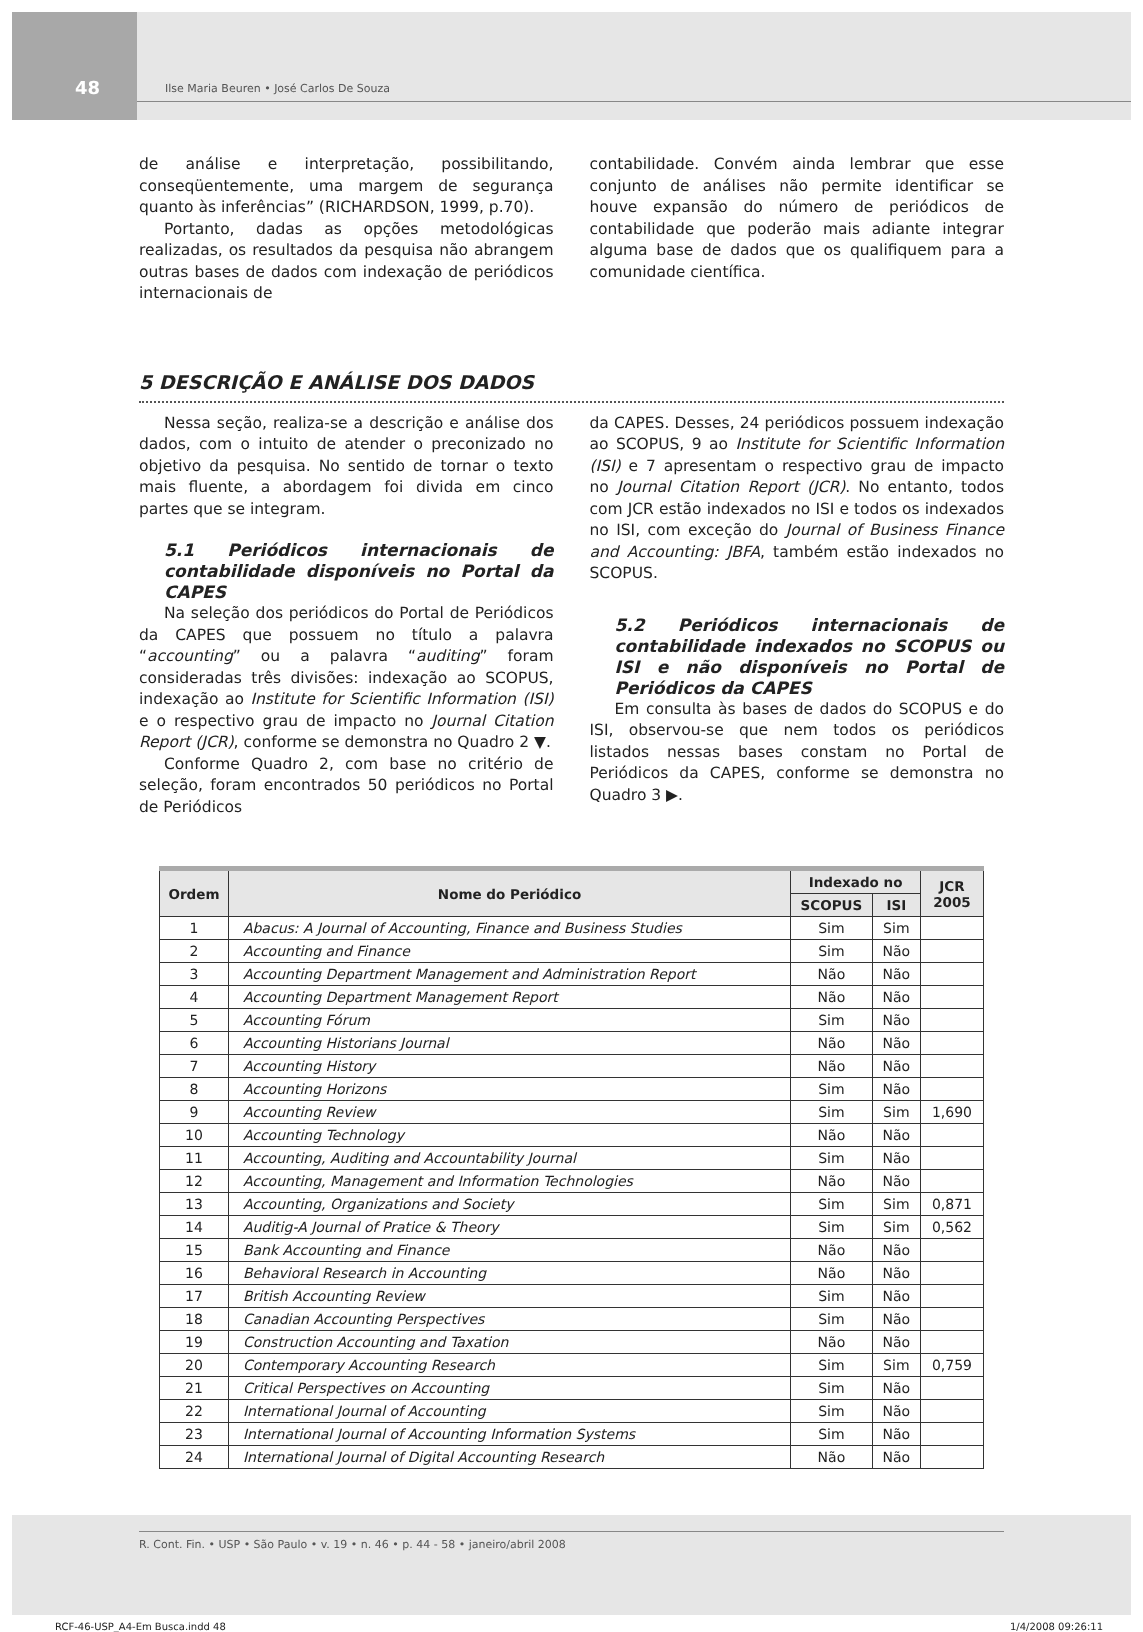48
Ilse Maria Beuren • José Carlos De Souza
de análise e interpretação, possibilitando, conseqüentemente, uma margem de segurança quanto às inferências” (RICHARDSON, 1999, p.70).
Portanto, dadas as opções metodológicas realizadas, os resultados da pesquisa não abrangem outras bases de dados com indexação de periódicos internacionais de
contabilidade. Convém ainda lembrar que esse conjunto de análises não permite identificar se houve expansão do número de periódicos de contabilidade que poderão mais adiante integrar alguma base de dados que os qualifiquem para a comunidade científica.
5 DESCRIÇÃO E ANÁLISE DOS DADOS
Nessa seção, realiza-se a descrição e análise dos dados, com o intuito de atender o preconizado no objetivo da pesquisa. No sentido de tornar o texto mais fluente, a abordagem foi divida em cinco partes que se integram.
5.1 Periódicos internacionais de contabilidade disponíveis no Portal da CAPES
Na seleção dos periódicos do Portal de Periódicos da CAPES que possuem no título a palavra “accounting” ou a palavra “auditing” foram consideradas três divisões: indexação ao SCOPUS, indexação ao Institute for Scientific Information (ISI) e o respectivo grau de impacto no Journal Citation Report (JCR), conforme se demonstra no Quadro 2 ▼.
Conforme Quadro 2, com base no critério de seleção, foram encontrados 50 periódicos no Portal de Periódicos
da CAPES. Desses, 24 periódicos possuem indexação ao SCOPUS, 9 ao Institute for Scientific Information (ISI) e 7 apresentam o respectivo grau de impacto no Journal Citation Report (JCR). No entanto, todos com JCR estão indexados no ISI e todos os indexados no ISI, com exceção do Journal of Business Finance and Accounting: JBFA, também estão indexados no SCOPUS.
5.2 Periódicos internacionais de contabilidade indexados no SCOPUS ou ISI e não disponíveis no Portal de Periódicos da CAPES
Em consulta às bases de dados do SCOPUS e do ISI, observou-se que nem todos os periódicos listados nessas bases constam no Portal de Periódicos da CAPES, conforme se demonstra no Quadro 3 ▶.
| Ordem | Nome do Periódico | Indexado no | | JCR 2005 |
| --- | --- | --- | --- | --- |
| | | SCOPUS | ISI | |
| 1 | Abacus: A Journal of Accounting, Finance and Business Studies | Sim | Sim | |
| 2 | Accounting and Finance | Sim | Não | |
| 3 | Accounting Department Management and Administration Report | Não | Não | |
| 4 | Accounting Department Management Report | Não | Não | |
| 5 | Accounting Fórum | Sim | Não | |
| 6 | Accounting Historians Journal | Não | Não | |
| 7 | Accounting History | Não | Não | |
| 8 | Accounting Horizons | Sim | Não | |
| 9 | Accounting Review | Sim | Sim | 1,690 |
| 10 | Accounting Technology | Não | Não | |
| 11 | Accounting, Auditing and Accountability Journal | Sim | Não | |
| 12 | Accounting, Management and Information Technologies | Não | Não | |
| 13 | Accounting, Organizations and Society | Sim | Sim | 0,871 |
| 14 | Auditig-A Journal of Pratice & Theory | Sim | Sim | 0,562 |
| 15 | Bank Accounting and Finance | Não | Não | |
| 16 | Behavioral Research in Accounting | Não | Não | |
| 17 | British Accounting Review | Sim | Não | |
| 18 | Canadian Accounting Perspectives | Sim | Não | |
| 19 | Construction Accounting and Taxation | Não | Não | |
| 20 | Contemporary Accounting Research | Sim | Sim | 0,759 |
| 21 | Critical Perspectives on Accounting | Sim | Não | |
| 22 | International Journal of Accounting | Sim | Não | |
| 23 | International Journal of Accounting Information Systems | Sim | Não | |
| 24 | International Journal of Digital Accounting Research | Não | Não | |
R. Cont. Fin. • USP • São Paulo • v. 19 • n. 46 • p. 44 - 58 • janeiro/abril 2008
RCF-46-USP_A4-Em Busca.indd 48 1/4/2008 09:26:11